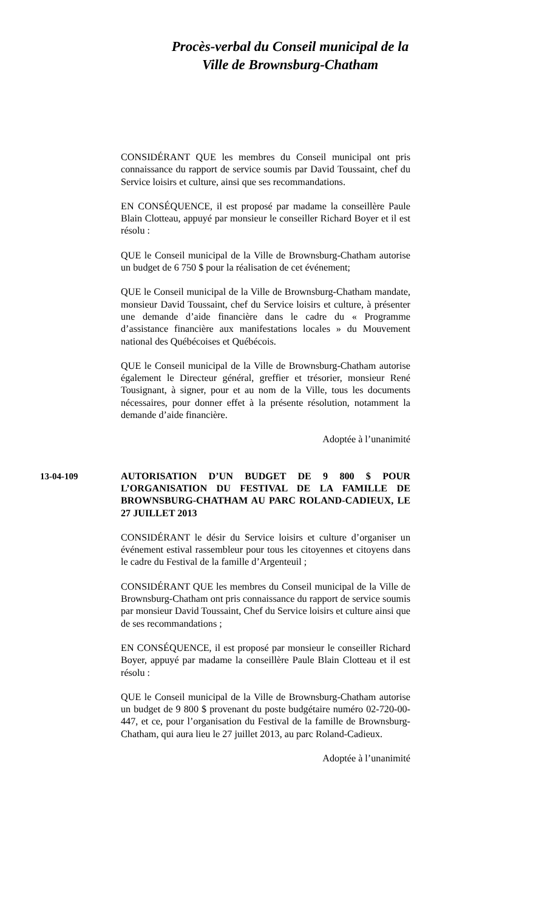Procès-verbal du Conseil municipal de la
Ville de Brownsburg-Chatham
CONSIDÉRANT QUE les membres du Conseil municipal ont pris connaissance du rapport de service soumis par David Toussaint, chef du Service loisirs et culture, ainsi que ses recommandations.
EN CONSÉQUENCE, il est proposé par madame la conseillère Paule Blain Clotteau, appuyé par monsieur le conseiller Richard Boyer et il est résolu :
QUE le Conseil municipal de la Ville de Brownsburg-Chatham autorise un budget de 6 750 $ pour la réalisation de cet événement;
QUE le Conseil municipal de la Ville de Brownsburg-Chatham mandate, monsieur David Toussaint, chef du Service loisirs et culture, à présenter une demande d’aide financière dans le cadre du « Programme d’assistance financière aux manifestations locales » du Mouvement national des Québécoises et Québécois.
QUE le Conseil municipal de la Ville de Brownsburg-Chatham autorise également le Directeur général, greffier et trésorier, monsieur René Tousignant, à signer, pour et au nom de la Ville, tous les documents nécessaires, pour donner effet à la présente résolution, notamment la demande d’aide financière.
Adoptée à l’unanimité
13-04-109 AUTORISATION D’UN BUDGET DE 9 800 $ POUR L’ORGANISATION DU FESTIVAL DE LA FAMILLE DE BROWNSBURG-CHATHAM AU PARC ROLAND-CADIEUX, LE 27 JUILLET 2013
CONSIDÉRANT le désir du Service loisirs et culture d’organiser un événement estival rassembleur pour tous les citoyennes et citoyens dans le cadre du Festival de la famille d’Argenteuil ;
CONSIDÉRANT QUE les membres du Conseil municipal de la Ville de Brownsburg-Chatham ont pris connaissance du rapport de service soumis par monsieur David Toussaint, Chef du Service loisirs et culture ainsi que de ses recommandations ;
EN CONSÉQUENCE, il est proposé par monsieur le conseiller Richard Boyer, appuyé par madame la conseillère Paule Blain Clotteau et il est résolu :
QUE le Conseil municipal de la Ville de Brownsburg-Chatham autorise un budget de 9 800 $ provenant du poste budgétaire numéro 02-720-00-447, et ce, pour l’organisation du Festival de la famille de Brownsburg-Chatham, qui aura lieu le 27 juillet 2013, au parc Roland-Cadieux.
Adoptée à l’unanimité